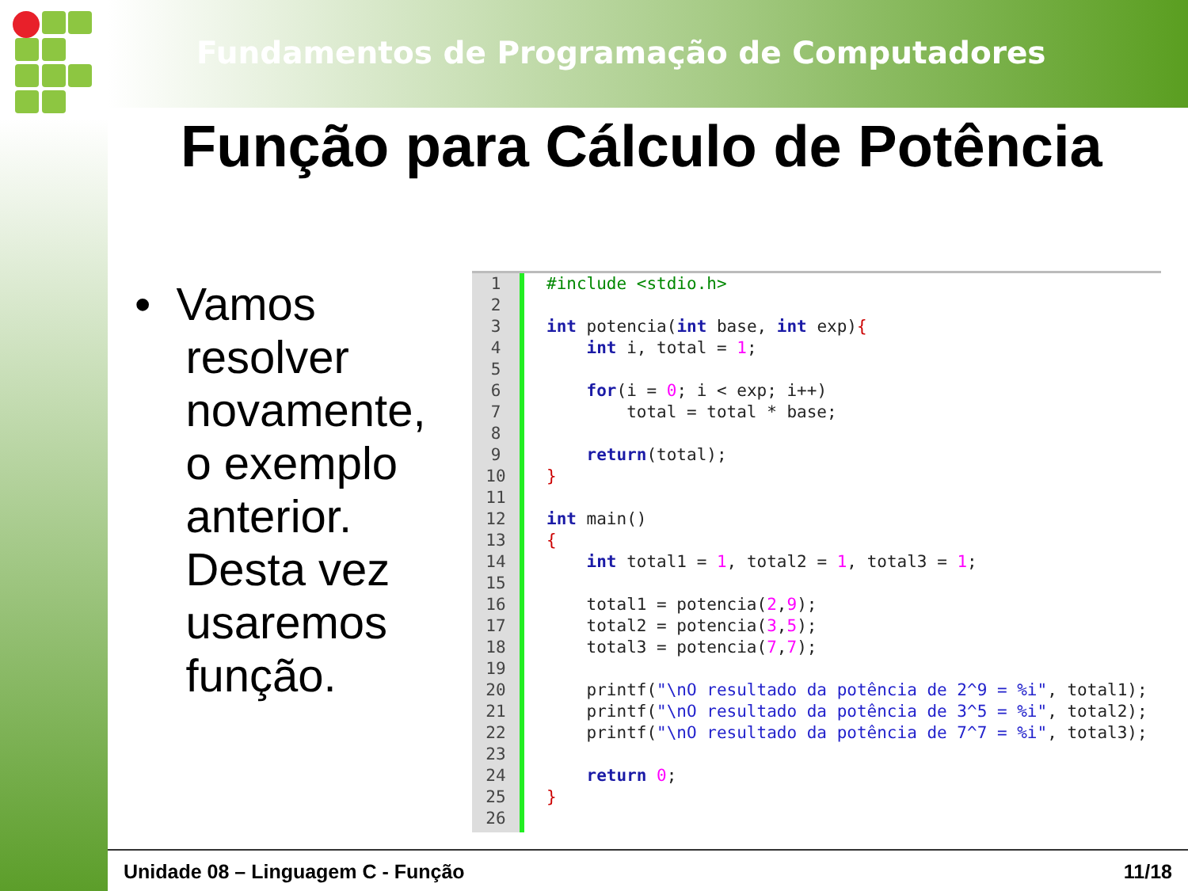Fundamentos de Programação de Computadores
Função para Cálculo de Potência
• Vamos
resolver
novamente,
o exemplo
anterior.
Desta vez
usaremos
função.
1
2
3
4
5
6
7
8
9
10
11
12
13
14
15
16
17
18
19
20
21
22
23
24
25
26
#include <stdio.h> int potencia(int base, int exp){ int i, total = 1; for(i = 0; i < exp; i++) total = total * base; return(total); } int main() { int total1 = 1, total2 = 1, total3 = 1; total1 = potencia(2,9); total2 = potencia(3,5); total3 = potencia(7,7); printf("\nO resultado da potência de 2^9 = %i", total1); printf("\nO resultado da potência de 3^5 = %i", total2); printf("\nO resultado da potência de 7^7 = %i", total3); return 0; }
Unidade 08 – Linguagem C - Função 11/18